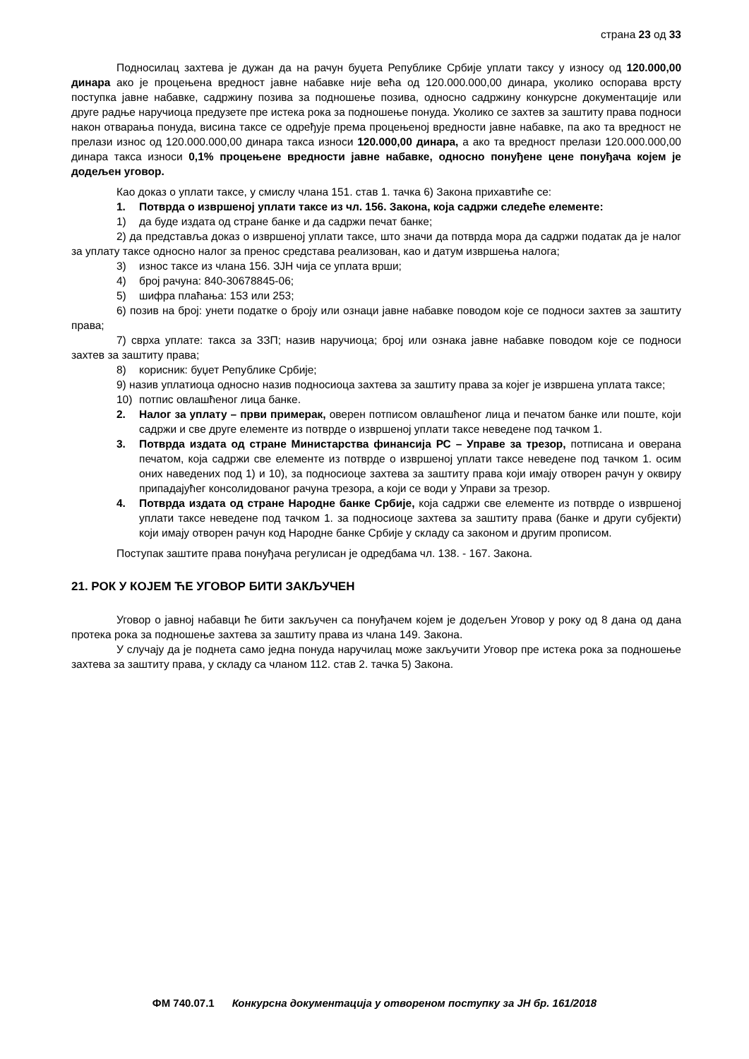страна 23 од 33
Подносилац захтева је дужан да на рачун буџета Републике Србије уплати таксу у износу од 120.000,00 динара ако је процењена вредност јавне набавке није већа од 120.000.000,00 динара, уколико оспорава врсту поступка јавне набавке, садржину позива за подношење позива, односно садржину конкурсне документације или друге радње наручиоца предузете пре истека рока за подношење понуда. Уколико се захтев за заштиту права подноси након отварања понуда, висина таксе се одређује према процењеној вредности јавне набавке, па ако та вредност не прелази износ од 120.000.000,00 динара такса износи 120.000,00 динара, а ако та вредност прелази 120.000.000,00 динара такса износи 0,1% процењене вредности јавне набавке, односно понуђене цене понуђача којем је додељен уговор.
Као доказ о уплати таксе, у смислу члана 151. став 1. тачка 6) Закона прихавтиће се:
1. Потврда о извршеној уплати таксе из чл. 156. Закона, која садржи следеће елементе:
1) да буде издата од стране банке и да садржи печат банке;
2) да представља доказ о извршеној уплати таксе, што значи да потврда мора да садржи податак да је налог за уплату таксе односно налог за пренос средстава реализован, као и датум извршења налога;
3) износ таксе из члана 156. ЗЈН чија се уплата врши;
4) број рачуна: 840-30678845-06;
5) шифра плаћања: 153 или 253;
6) позив на број: унети податке о броју или ознаци јавне набавке поводом које се подноси захтев за заштиту права;
7) сврха уплате: такса за ЗЗП; назив наручиоца; број или ознака јавне набавке поводом које се подноси захтев за заштиту права;
8) корисник: буџет Републике Србије;
9) назив уплатиоца односно назив подносиоца захтева за заштиту права за којег је извршена уплата таксе;
10) потпис овлашћеног лица банке.
2. Налог за уплату – први примерак, оверен потписом овлашћеног лица и печатом банке или поште, који садржи и све друге елементе из потврде о извршеној уплати таксе неведене под тачком 1.
3. Потврда издата од стране Министарства финансија РС – Управе за трезор, потписана и оверана печатом, која садржи све елементе из потврде о извршеној уплати таксе неведене под тачком 1. осим оних наведених под 1) и 10), за подносиоце захтева за заштиту права који имају отворен рачун у оквиру припадајућег консолидованог рачуна трезора, а који се води у Управи за трезор.
4. Потврда издата од стране Народне банке Србије, која садржи све елементе из потврде о извршеној уплати таксе неведене под тачком 1. за подносиоце захтева за заштиту права (банке и други субјекти) који имају отворен рачун код Народне банке Србије у складу са законом и другим прописом.
Поступак заштите права понуђача регулисан је одредбама чл. 138. - 167. Закона.
21. РОК У КОЈЕМ ЋЕ УГОВОР БИТИ ЗАКЉУЧЕН
Уговор о јавној набавци ће бити закључен са понуђачем којем је додељен Уговор у року од 8 дана од дана протека рока за подношење захтева за заштиту права из члана 149. Закона.
У случају да је поднета само једна понуда наручилац може закључити Уговор пре истека рока за подношење захтева за заштиту права, у складу са чланом 112. став 2. тачка 5) Закона.
ФМ 740.07.1 Конкурсна документација у отвореном поступку за ЈН бр. 161/2018